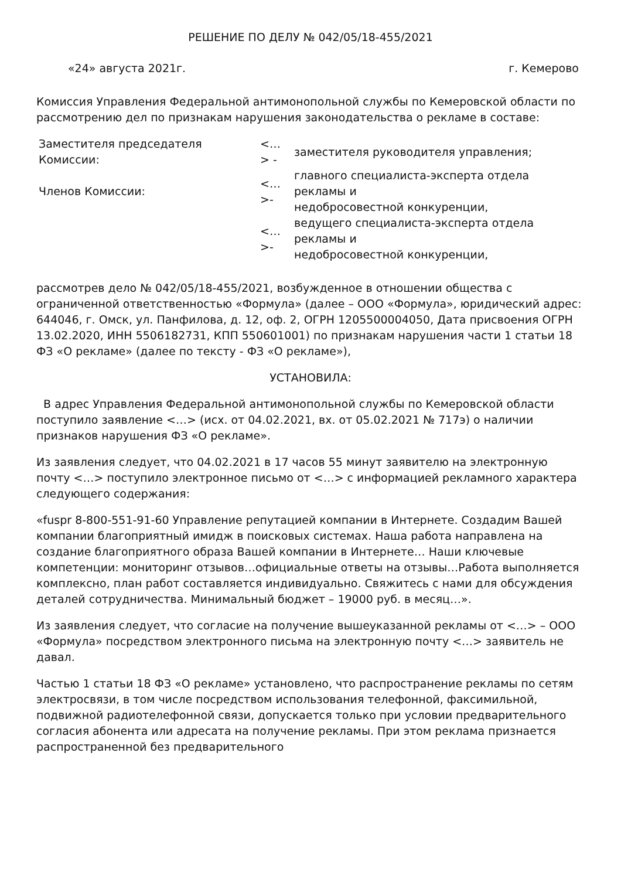РЕШЕНИЕ ПО ДЕЛУ № 042/05/18-455/2021
«24» августа 2021г. г. Кемерово
Комиссия Управления Федеральной антимонопольной службы по Кемеровской области по рассмотрению дел по признакам нарушения законодательства о рекламе в составе:
| Заместителя председателя Комиссии: | <…> - | заместителя руководителя управления; |
| Членов Комиссии: | <…>- | главного специалиста-эксперта отдела рекламы и недобросовестной конкуренции, |
| | <…>- | ведущего специалиста-эксперта отдела рекламы и недобросовестной конкуренции, |
рассмотрев дело № 042/05/18-455/2021, возбужденное в отношении общества с ограниченной ответственностью «Формула» (далее – ООО «Формула», юридический адрес: 644046, г. Омск, ул. Панфилова, д. 12, оф. 2, ОГРН 1205500004050, Дата присвоения ОГРН 13.02.2020, ИНН 5506182731, КПП 550601001) по признакам нарушения части 1 статьи 18 ФЗ «О рекламе» (далее по тексту - ФЗ «О рекламе»),
УСТАНОВИЛА:
В адрес Управления Федеральной антимонопольной службы по Кемеровской области поступило заявление <…> (исх. от 04.02.2021, вх. от 05.02.2021 № 717э) о наличии признаков нарушения ФЗ «О рекламе».
Из заявления следует, что 04.02.2021 в 17 часов 55 минут заявителю на электронную почту <…> поступило электронное письмо от <…> с информацией рекламного характера следующего содержания:
«fuspr 8-800-551-91-60 Управление репутацией компании в Интернете. Создадим Вашей компании благоприятный имидж в поисковых системах. Наша работа направлена на создание благоприятного образа Вашей компании в Интернете… Наши ключевые компетенции: мониторинг отзывов…официальные ответы на отзывы…Работа выполняется комплексно, план работ составляется индивидуально. Свяжитесь с нами для обсуждения деталей сотрудничества. Минимальный бюджет – 19000 руб. в месяц…».
Из заявления следует, что согласие на получение вышеуказанной рекламы от <…> – ООО «Формула» посредством электронного письма на электронную почту <…> заявитель не давал.
Частью 1 статьи 18 ФЗ «О рекламе» установлено, что распространение рекламы по сетям электросвязи, в том числе посредством использования телефонной, факсимильной, подвижной радиотелефонной связи, допускается только при условии предварительного согласия абонента или адресата на получение рекламы. При этом реклама признается распространенной без предварительного